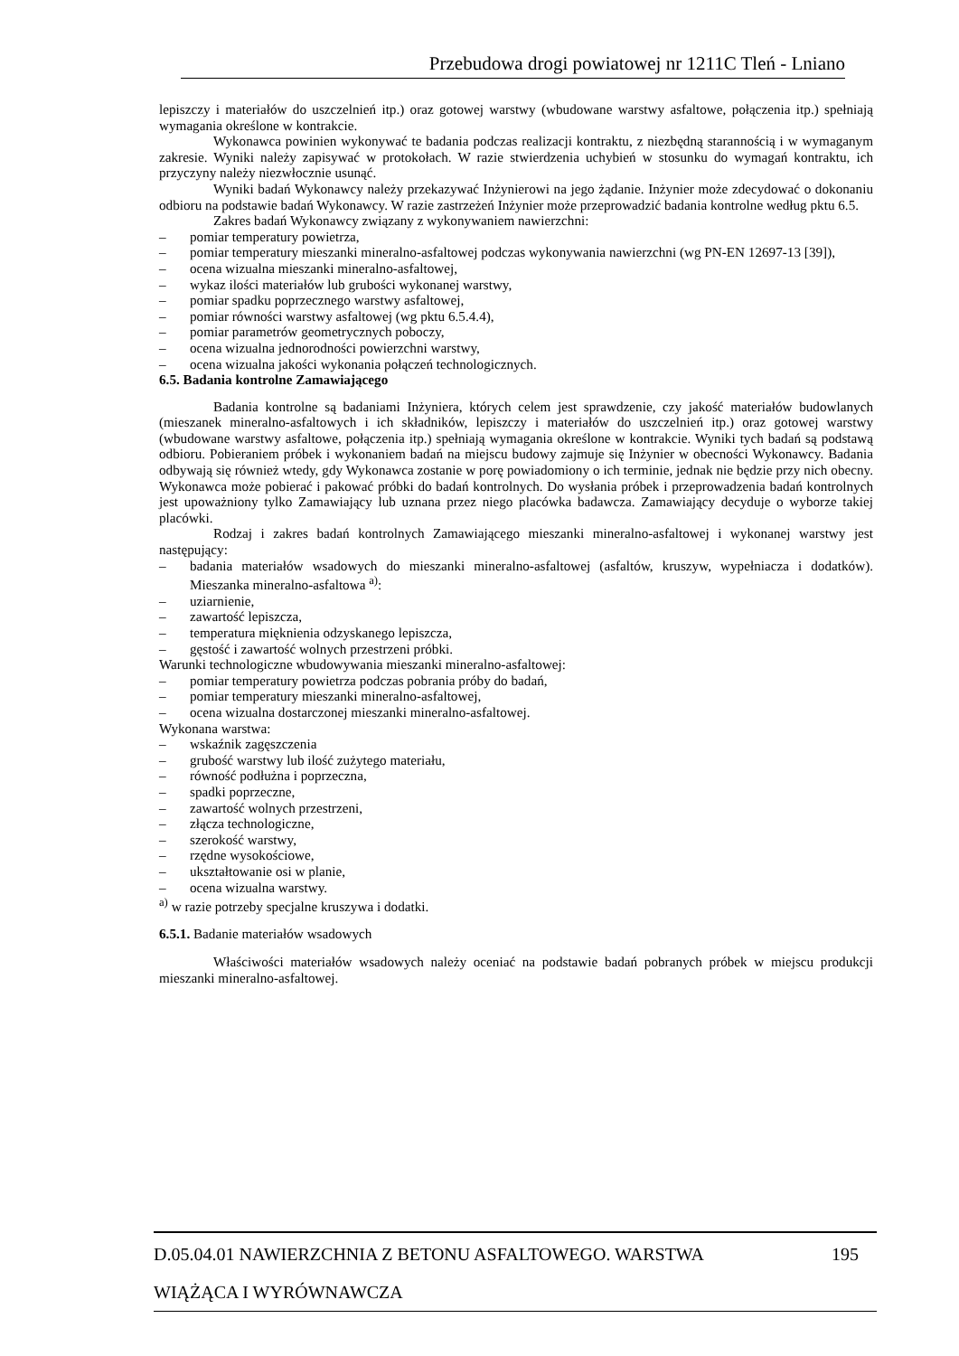Przebudowa drogi powiatowej nr 1211C Tleń - Lniano
lepiszczy i materiałów do uszczelnień itp.) oraz gotowej warstwy (wbudowane warstwy asfaltowe, połączenia itp.) spełniają wymagania określone w kontrakcie.
Wykonawca powinien wykonywać te badania podczas realizacji kontraktu, z niezbędną starannością i w wymaganym zakresie. Wyniki należy zapisywać w protokołach. W razie stwierdzenia uchybień w stosunku do wymagań kontraktu, ich przyczyny należy niezwłocznie usunąć.
Wyniki badań Wykonawcy należy przekazywać Inżynierowi na jego żądanie. Inżynier może zdecydować o dokonaniu odbioru na podstawie badań Wykonawcy. W razie zastrzeżeń Inżynier może przeprowadzić badania kontrolne według pktu 6.5.
Zakres badań Wykonawcy związany z wykonywaniem nawierzchni:
– pomiar temperatury powietrza,
– pomiar temperatury mieszanki mineralno-asfaltowej podczas wykonywania nawierzchni (wg PN-EN 12697-13 [39]),
– ocena wizualna mieszanki mineralno-asfaltowej,
– wykaz ilości materiałów lub grubości wykonanej warstwy,
– pomiar spadku poprzecznego warstwy asfaltowej,
– pomiar równości warstwy asfaltowej (wg pktu 6.5.4.4),
– pomiar parametrów geometrycznych poboczy,
– ocena wizualna jednorodności powierzchni warstwy,
– ocena wizualna jakości wykonania połączeń technologicznych.
6.5. Badania kontrolne Zamawiającego
Badania kontrolne są badaniami Inżyniera, których celem jest sprawdzenie, czy jakość materiałów budowlanych (mieszanek mineralno-asfaltowych i ich składników, lepiszczy i materiałów do uszczelnień itp.) oraz gotowej warstwy (wbudowane warstwy asfaltowe, połączenia itp.) spełniają wymagania określone w kontrakcie. Wyniki tych badań są podstawą odbioru. Pobieraniem próbek i wykonaniem badań na miejscu budowy zajmuje się Inżynier w obecności Wykonawcy. Badania odbywają się również wtedy, gdy Wykonawca zostanie w porę powiadomiony o ich terminie, jednak nie będzie przy nich obecny. Wykonawca może pobierać i pakować próbki do badań kontrolnych. Do wysłania próbek i przeprowadzenia badań kontrolnych jest upoważniony tylko Zamawiający lub uznana przez niego placówka badawcza. Zamawiający decyduje o wyborze takiej placówki.
Rodzaj i zakres badań kontrolnych Zamawiającego mieszanki mineralno-asfaltowej i wykonanej warstwy jest następujący:
– badania materiałów wsadowych do mieszanki mineralno-asfaltowej (asfaltów, kruszyw, wypełniacza i dodatków). Mieszanka mineralno-asfaltowa <sup>a)</sup>:
– uziarnienie,
– zawartość lepiszcza,
– temperatura mięknienia odzyskanego lepiszcza,
– gęstość i zawartość wolnych przestrzeni próbki.
Warunki technologiczne wbudowywania mieszanki mineralno-asfaltowej:
– pomiar temperatury powietrza podczas pobrania próby do badań,
– pomiar temperatury mieszanki mineralno-asfaltowej,
– ocena wizualna dostarczonej mieszanki mineralno-asfaltowej.
Wykonana warstwa:
– wskaźnik zagęszczenia
– grubość warstwy lub ilość zużytego materiału,
– równość podłużna i poprzeczna,
– spadki poprzeczne,
– zawartość wolnych przestrzeni,
– złącza technologiczne,
– szerokość warstwy,
– rzędne wysokościowe,
– ukształtowanie osi w planie,
– ocena wizualna warstwy.
<sup>a)</sup> w razie potrzeby specjalne kruszywa i dodatki.
6.5.1. Badanie materiałów wsadowych
Właściwości materiałów wsadowych należy oceniać na podstawie badań pobranych próbek w miejscu produkcji mieszanki mineralno-asfaltowej.
D.05.04.01 NAWIERZCHNIA Z BETONU ASFALTOWEGO. WARSTWA 195
WIĄŻĄCA I WYRÓWNAWCZA